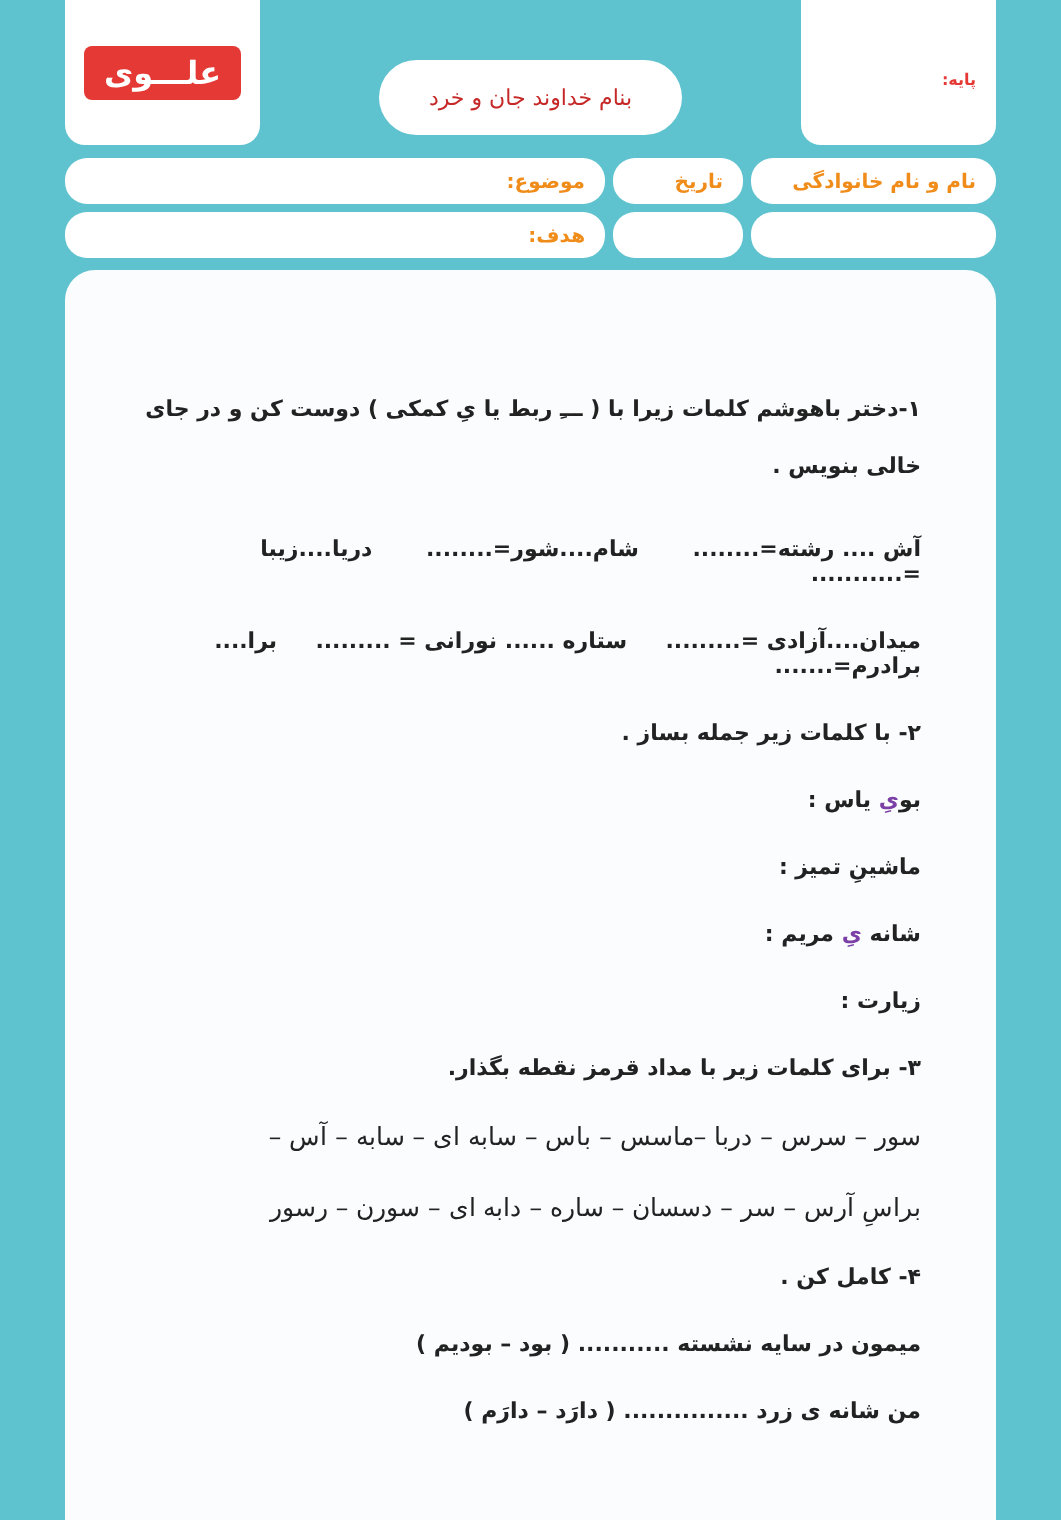پایه:
بنام خداوند جان و خرد
علـــوی
نام و نام خانوادگی
تاریخ موضوع:
هدف:
۱-دختر باهوشم کلمات زیرا با ( ـــِ ربط یا یِ کمکی ) دوست کن و در جای خالی بنویس .
آش .... رشته=........ شام....شور=........ دریا....زیبا =...........
میدان....آزادی =......... ستاره ...... نورانی = ......... برا.... برادرم=.......
۲- با کلمات زیر جمله بساز .
بویِ یاس :
ماشینِ تمیز :
شانه یِ مریم :
زیارت :
۳- برای کلمات زیر با مداد قرمز نقطه بگذار.
سور – سرس – دربا –ماسس – باس – سابه ای – سابه – آس –
براسِ آرس – سر – دسسان – ساره – دابه ای – سورن – رسور
۴- کامل کن .
میمون در سایه نشسته ........... ( بود – بودیم )
من شانه ی زرد ............... ( دارَد – دارَم )